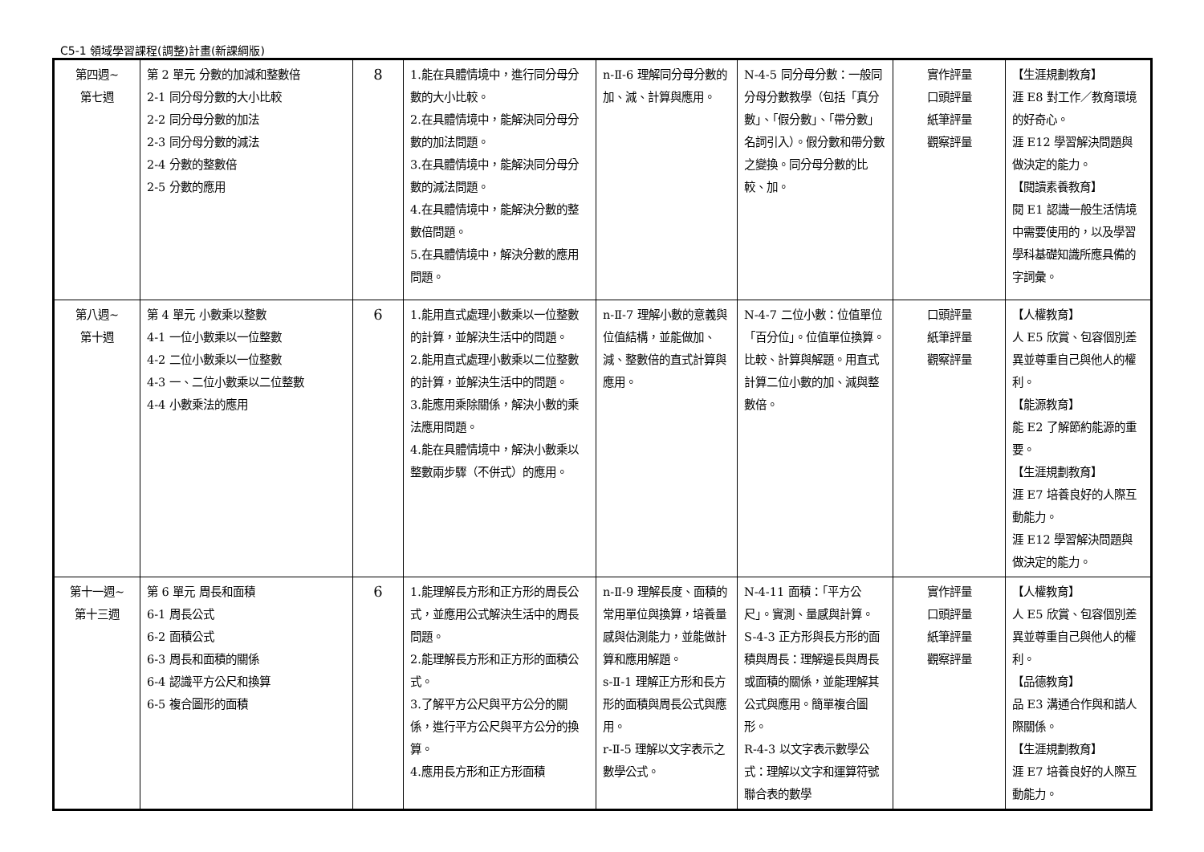C5-1 領域學習課程(調整)計畫(新課綱版)
| 第四週~ 第七週 | 第 2 單元 分數的加減和整數倍 2-1 同分母分數的大小比較 2-2 同分母分數的加法 2-3 同分母分數的減法 2-4 分數的整數倍 2-5 分數的應用 | 8 | 1.能在具體情境中，進行同分母分數的大小比較。 2.在具體情境中，能解決同分母分數的加法問題。 3.在具體情境中，能解決同分母分數的減法問題。 4.在具體情境中，能解決分數的整數倍問題。 5.在具體情境中，解決分數的應用問題。 | n-Ⅱ-6 理解同分母分數的加、減、計算與應用。 | N-4-5 同分母分數：一般同分母分數教學（包括「真分數」、「假分數」、「帶分數」名詞引入）。假分數和帶分數之變換。同分母分數的比較、加。 | 實作評量 口頭評量 紙筆評量 觀察評量 | 【生涯規劃教育】 涯 E8 對工作／教育環境的好奇心。 涯 E12 學習解決問題與做決定的能力。 【閱讀素養教育】 閱 E1 認識一般生活情境中需要使用的，以及學習學科基礎知識所應具備的字詞彙。 |
| 第八週~ 第十週 | 第 4 單元 小數乘以整數 4-1 一位小數乘以一位整數 4-2 二位小數乘以一位整數 4-3 一、二位小數乘以二位整數 4-4 小數乘法的應用 | 6 | 1.能用直式處理小數乘以一位整數的計算，並解決生活中的問題。 2.能用直式處理小數乘以二位整數的計算，並解決生活中的問題。 3.能應用乘除關係，解決小數的乘法應用問題。 4.能在具體情境中，解決小數乘以整數兩步驟（不併式）的應用。 | n-Ⅱ-7 理解小數的意義與位值結構，並能做加、減、整數倍的直式計算與應用。 | N-4-7 二位小數：位值單位「百分位」。位值單位換算。比較、計算與解題。用直式計算二位小數的加、減與整數倍。 | 口頭評量 紙筆評量 觀察評量 | 【人權教育】 人 E5 欣賞、包容個別差異並尊重自己與他人的權利。 【能源教育】 能 E2 了解節約能源的重要。 【生涯規劃教育】 涯 E7 培養良好的人際互動能力。 涯 E12 學習解決問題與做決定的能力。 |
| 第十一週~ 第十三週 | 第 6 單元 周長和面積 6-1 周長公式 6-2 面積公式 6-3 周長和面積的關係 6-4 認識平方公尺和換算 6-5 複合圖形的面積 | 6 | 1.能理解長方形和正方形的周長公式，並應用公式解決生活中的周長問題。 2.能理解長方形和正方形的面積公式。 3.了解平方公尺與平方公分的關係，進行平方公尺與平方公分的換算。 4.應用長方形和正方形面積 | n-Ⅱ-9 理解長度、面積的常用單位與換算，培養量感與估測能力，並能做計算和應用解題。 s-Ⅱ-1 理解正方形和長方形的面積與周長公式與應用。 r-Ⅱ-5 理解以文字表示之數學公式。 | N-4-11 面積：「平方公尺」。實測、量感與計算。 S-4-3 正方形與長方形的面積與周長：理解邊長與周長或面積的關係，並能理解其公式與應用。簡單複合圖形。 R-4-3 以文字表示數學公式：理解以文字和運算符號聯合表的數學 | 實作評量 口頭評量 紙筆評量 觀察評量 | 【人權教育】 人 E5 欣賞、包容個別差異並尊重自己與他人的權利。 【品德教育】 品 E3 溝通合作與和諧人際關係。 【生涯規劃教育】 涯 E7 培養良好的人際互動能力。 |